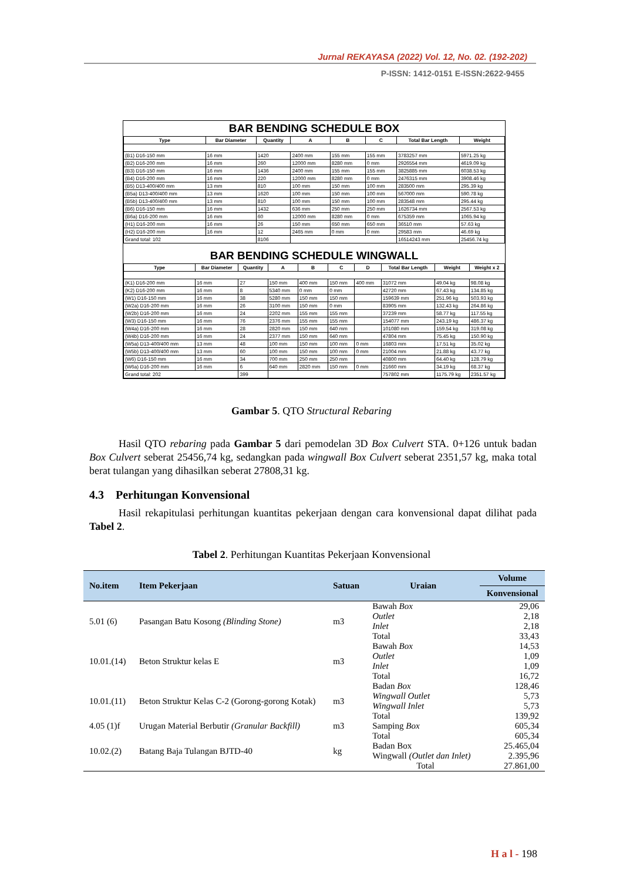Jurnal REKAYASA (2022) Vol. 12, No. 02. (192-202)
P-ISSN: 1412-0151 E-ISSN:2622-9455
BAR BENDING SCHEDULE BOX
| Type | Bar Diameter | Quantity | A | B | C | Total Bar Length | Weight |
| --- | --- | --- | --- | --- | --- | --- | --- |
| (B1) D16-150 mm | 16 mm | 1420 | 2400 mm | 155 mm | 155 mm | 3783257 mm | 5971.25 kg |
| (B2) D16-200 mm | 16 mm | 260 | 12000 mm | 8280 mm | 0 mm | 2926554 mm | 4619.09 kg |
| (B3) D16-150 mm | 16 mm | 1436 | 2400 mm | 155 mm | 155 mm | 3825885 mm | 6038.53 kg |
| (B4) D16-200 mm | 16 mm | 220 | 12000 mm | 8280 mm | 0 mm | 2476315 mm | 3908.46 kg |
| (B5) D13-400/400 mm | 13 mm | 810 | 100 mm | 150 mm | 100 mm | 283500 mm | 295.39 kg |
| (B5a) D13-400/400 mm | 13 mm | 1620 | 100 mm | 150 mm | 100 mm | 567000 mm | 590.78 kg |
| (B5b) D13-400/400 mm | 13 mm | 810 | 100 mm | 150 mm | 100 mm | 283548 mm | 295.44 kg |
| (B6) D16-150 mm | 16 mm | 1432 | 636 mm | 250 mm | 250 mm | 1626734 mm | 2567.53 kg |
| (B6a) D16-200 mm | 16 mm | 60 | 12000 mm | 8280 mm | 0 mm | 675359 mm | 1065.94 kg |
| (H1) D16-200 mm | 16 mm | 26 | 150 mm | 650 mm | 650 mm | 36510 mm | 57.63 kg |
| (H2) D16-200 mm | 16 mm | 12 | 2465 mm | 0 mm | 0 mm | 29583 mm | 46.69 kg |
| Grand total: 102 | | 8106 | | | | 16514243 mm | 25456.74 kg |
BAR BENDING SCHEDULE WINGWALL
| Type | Bar Diameter | Quantity | A | B | C | D | Total Bar Length | Weight | Weight x 2 |
| --- | --- | --- | --- | --- | --- | --- | --- | --- | --- |
| (K1) D16-200 mm | 16 mm | 27 | 150 mm | 400 mm | 150 mm | 400 mm | 31072 mm | 49.04 kg | 98.08 kg |
| (K2) D16-200 mm | 16 mm | 8 | 5340 mm | 0 mm | 0 mm | | 42720 mm | 67.43 kg | 134.85 kg |
| (W1) D16-150 mm | 16 mm | 38 | 5280 mm | 150 mm | 150 mm | | 159639 mm | 251.96 kg | 503.93 kg |
| (W2a) D16-200 mm | 16 mm | 26 | 3100 mm | 150 mm | 0 mm | | 83905 mm | 132.43 kg | 264.86 kg |
| (W2b) D16-200 mm | 16 mm | 24 | 2202 mm | 155 mm | 155 mm | | 37239 mm | 58.77 kg | 117.55 kg |
| (W3) D16-150 mm | 16 mm | 76 | 2376 mm | 155 mm | 155 mm | | 154077 mm | 243.19 kg | 486.37 kg |
| (W4a) D16-200 mm | 16 mm | 28 | 2820 mm | 150 mm | 640 mm | | 101080 mm | 159.54 kg | 319.08 kg |
| (W4b) D16-200 mm | 16 mm | 24 | 2377 mm | 150 mm | 640 mm | | 47804 mm | 75.45 kg | 150.90 kg |
| (W5a) D13-400/400 mm | 13 mm | 48 | 100 mm | 150 mm | 100 mm | 0 mm | 16803 mm | 17.51 kg | 35.02 kg |
| (W5b) D13-400/400 mm | 13 mm | 60 | 100 mm | 150 mm | 100 mm | 0 mm | 21004 mm | 21.88 kg | 43.77 kg |
| (W6) D16-150 mm | 16 mm | 34 | 700 mm | 250 mm | 250 mm | | 40800 mm | 64.40 kg | 128.79 kg |
| (W6a) D16-200 mm | 16 mm | 6 | 640 mm | 2820 mm | 150 mm | 0 mm | 21660 mm | 34.19 kg | 68.37 kg |
| Grand total: 202 | | 399 | | | | | 757802 mm | 1175.79 kg | 2351.57 kg |
Gambar 5. QTO Structural Rebaring
Hasil QTO rebaring pada Gambar 5 dari pemodelan 3D Box Culvert STA. 0+126 untuk badan Box Culvert seberat 25456,74 kg, sedangkan pada wingwall Box Culvert seberat 2351,57 kg, maka total berat tulangan yang dihasilkan seberat 27808,31 kg.
4.3 Perhitungan Konvensional
Hasil rekapitulasi perhitungan kuantitas pekerjaan dengan cara konvensional dapat dilihat pada Tabel 2.
Tabel 2. Perhitungan Kuantitas Pekerjaan Konvensional
| No.item | Item Pekerjaan | Satuan | Uraian | Volume |
| --- | --- | --- | --- | --- |
| | | | | Konvensional |
| 5.01 (6) | Pasangan Batu Kosong (Blinding Stone) | m3 | Bawah Box Outlet Inlet Total | 29,06 2,18 2,18 33,43 |
| 10.01.(14) | Beton Struktur kelas E | m3 | Bawah Box Outlet Inlet Total | 14,53 1,09 1,09 16,72 |
| 10.01.(11) | Beton Struktur Kelas C-2 (Gorong-gorong Kotak) | m3 | Badan Box Wingwall Outlet Wingwall Inlet Total | 128,46 5,73 5,73 139,92 |
| 4.05 (1)f | Urugan Material Berbutir (Granular Backfill) | m3 | Samping Box | 605,34 |
| 10.02.(2) | Batang Baja Tulangan BJTD-40 | kg | Total Badan Box Wingwall (Outlet dan Inlet) Total | 605,34 25.465,04 2.395,96 27.861,00 |
H a l - 198